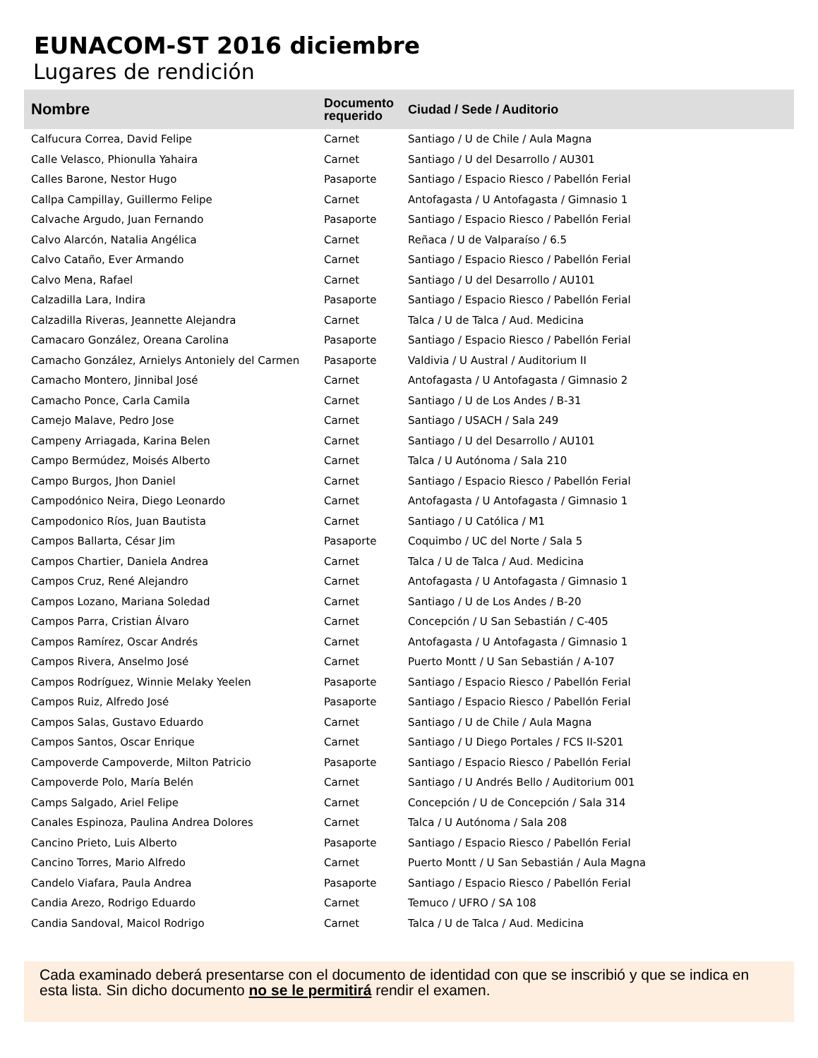EUNACOM-ST 2016 diciembre
Lugares de rendición
| Nombre | Documento requerido | Ciudad / Sede / Auditorio |
| --- | --- | --- |
| Calfucura Correa, David Felipe | Carnet | Santiago / U de Chile / Aula Magna |
| Calle Velasco, Phionulla Yahaira | Carnet | Santiago / U del Desarrollo / AU301 |
| Calles Barone, Nestor Hugo | Pasaporte | Santiago / Espacio Riesco / Pabellón Ferial |
| Callpa Campillay, Guillermo Felipe | Carnet | Antofagasta / U Antofagasta / Gimnasio 1 |
| Calvache Argudo, Juan Fernando | Pasaporte | Santiago / Espacio Riesco / Pabellón Ferial |
| Calvo Alarcón, Natalia Angélica | Carnet | Reñaca / U de Valparaíso / 6.5 |
| Calvo Cataño, Ever Armando | Carnet | Santiago / Espacio Riesco / Pabellón Ferial |
| Calvo Mena, Rafael | Carnet | Santiago / U del Desarrollo / AU101 |
| Calzadilla Lara, Indira | Pasaporte | Santiago / Espacio Riesco / Pabellón Ferial |
| Calzadilla Riveras, Jeannette Alejandra | Carnet | Talca / U de Talca / Aud. Medicina |
| Camacaro González, Oreana Carolina | Pasaporte | Santiago / Espacio Riesco / Pabellón Ferial |
| Camacho González, Arnielys Antoniely del Carmen | Pasaporte | Valdivia / U Austral / Auditorium II |
| Camacho Montero, Jinnibal José | Carnet | Antofagasta / U Antofagasta / Gimnasio 2 |
| Camacho Ponce, Carla Camila | Carnet | Santiago / U de Los Andes / B-31 |
| Camejo Malave, Pedro Jose | Carnet | Santiago / USACH / Sala 249 |
| Campeny Arriagada, Karina Belen | Carnet | Santiago / U del Desarrollo / AU101 |
| Campo Bermúdez, Moisés Alberto | Carnet | Talca / U Autónoma / Sala 210 |
| Campo Burgos, Jhon Daniel | Carnet | Santiago / Espacio Riesco / Pabellón Ferial |
| Campodónico Neira, Diego Leonardo | Carnet | Antofagasta / U Antofagasta / Gimnasio 1 |
| Campodonico Ríos, Juan Bautista | Carnet | Santiago / U Católica / M1 |
| Campos Ballarta, César Jim | Pasaporte | Coquimbo / UC del Norte / Sala 5 |
| Campos Chartier, Daniela Andrea | Carnet | Talca / U de Talca / Aud. Medicina |
| Campos Cruz, René Alejandro | Carnet | Antofagasta / U Antofagasta / Gimnasio 1 |
| Campos Lozano, Mariana Soledad | Carnet | Santiago / U de Los Andes / B-20 |
| Campos Parra, Cristian Álvaro | Carnet | Concepción / U San Sebastián / C-405 |
| Campos Ramírez, Oscar Andrés | Carnet | Antofagasta / U Antofagasta / Gimnasio 1 |
| Campos Rivera, Anselmo José | Carnet | Puerto Montt / U San Sebastián / A-107 |
| Campos Rodríguez, Winnie Melaky Yeelen | Pasaporte | Santiago / Espacio Riesco / Pabellón Ferial |
| Campos Ruiz, Alfredo José | Pasaporte | Santiago / Espacio Riesco / Pabellón Ferial |
| Campos Salas, Gustavo Eduardo | Carnet | Santiago / U de Chile / Aula Magna |
| Campos Santos, Oscar Enrique | Carnet | Santiago / U Diego Portales / FCS II-S201 |
| Campoverde Campoverde, Milton Patricio | Pasaporte | Santiago / Espacio Riesco / Pabellón Ferial |
| Campoverde Polo, María Belén | Carnet | Santiago / U Andrés Bello / Auditorium 001 |
| Camps Salgado, Ariel Felipe | Carnet | Concepción / U de Concepción / Sala 314 |
| Canales Espinoza, Paulina Andrea Dolores | Carnet | Talca / U Autónoma / Sala 208 |
| Cancino Prieto, Luis Alberto | Pasaporte | Santiago / Espacio Riesco / Pabellón Ferial |
| Cancino Torres, Mario Alfredo | Carnet | Puerto Montt / U San Sebastián / Aula Magna |
| Candelo Viafara, Paula Andrea | Pasaporte | Santiago / Espacio Riesco / Pabellón Ferial |
| Candia Arezo, Rodrigo Eduardo | Carnet | Temuco / UFRO / SA 108 |
| Candia Sandoval, Maicol Rodrigo | Carnet | Talca / U de Talca / Aud. Medicina |
Cada examinado deberá presentarse con el documento de identidad con que se inscribió y que se indica en esta lista. Sin dicho documento no se le permitirá rendir el examen.